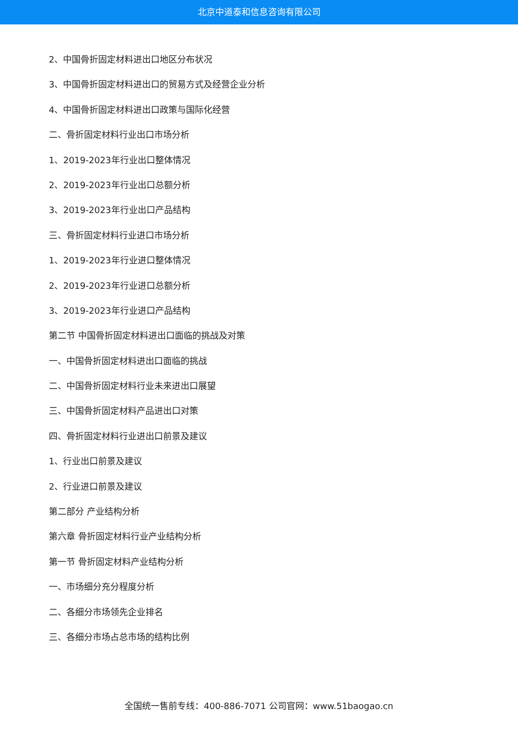北京中道泰和信息咨询有限公司
2、中国骨折固定材料进出口地区分布状况
3、中国骨折固定材料进出口的贸易方式及经营企业分析
4、中国骨折固定材料进出口政策与国际化经营
二、骨折固定材料行业出口市场分析
1、2019-2023年行业出口整体情况
2、2019-2023年行业出口总额分析
3、2019-2023年行业出口产品结构
三、骨折固定材料行业进口市场分析
1、2019-2023年行业进口整体情况
2、2019-2023年行业进口总额分析
3、2019-2023年行业进口产品结构
第二节 中国骨折固定材料进出口面临的挑战及对策
一、中国骨折固定材料进出口面临的挑战
二、中国骨折固定材料行业未来进出口展望
三、中国骨折固定材料产品进出口对策
四、骨折固定材料行业进出口前景及建议
1、行业出口前景及建议
2、行业进口前景及建议
第二部分 产业结构分析
第六章 骨折固定材料行业产业结构分析
第一节 骨折固定材料产业结构分析
一、市场细分充分程度分析
二、各细分市场领先企业排名
三、各细分市场占总市场的结构比例
全国统一售前专线：400-886-7071 公司官网：www.51baogao.cn